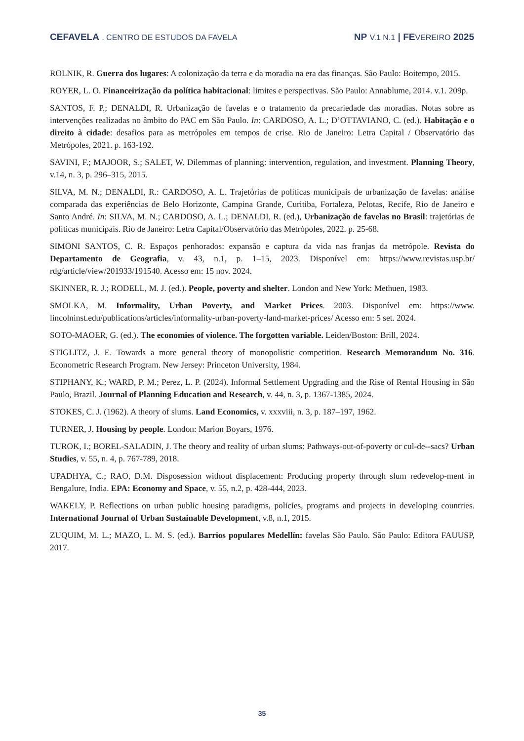CEFAVELA . CENTRO DE ESTUDOS DA FAVELA
NP V.1 N.1 | FE VEREIRO 2025
ROLNIK, R. Guerra dos lugares: A colonização da terra e da moradia na era das finanças. São Paulo: Boitempo, 2015.
ROYER, L. O. Financeirização da política habitacional: limites e perspectivas. São Paulo: Annablume, 2014. v.1. 209p.
SANTOS, F. P.; DENALDI, R. Urbanização de favelas e o tratamento da precariedade das moradias. Notas sobre as intervenções realizadas no âmbito do PAC em São Paulo. In: CARDOSO, A. L.; D’OTTAVIANO, C. (ed.). Habitação e o direito à cidade: desafios para as metrópoles em tempos de crise. Rio de Janeiro: Letra Capital / Observatório das Metrópoles, 2021. p. 163-192.
SAVINI, F.; MAJOOR, S.; SALET, W. Dilemmas of planning: intervention, regulation, and investment. Planning Theory, v.14, n. 3, p. 296–315, 2015.
SILVA, M. N.; DENALDI, R.: CARDOSO, A. L. Trajetórias de políticas municipais de urbanização de favelas: análise comparada das experiências de Belo Horizonte, Campina Grande, Curitiba, Fortaleza, Pelotas, Recife, Rio de Janeiro e Santo André. In: SILVA, M. N.; CARDOSO, A. L.; DENALDI, R. (ed.), Urbanização de favelas no Brasil: trajetórias de políticas municipais. Rio de Janeiro: Letra Capital/Observatório das Metrópoles, 2022. p. 25-68.
SIMONI SANTOS, C. R. Espaços penhorados: expansão e captura da vida nas franjas da metrópole. Revista do Departamento de Geografia, v. 43, n.1, p. 1–15, 2023. Disponível em: https://www.revistas.usp.br/ rdg/article/view/201933/191540. Acesso em: 15 nov. 2024.
SKINNER, R. J.; RODELL, M. J. (ed.). People, poverty and shelter. London and New York: Methuen, 1983.
SMOLKA, M. Informality, Urban Poverty, and Market Prices. 2003. Disponível em: https://www. lincolninst.edu/publications/articles/informality-urban-poverty-land-market-prices/ Acesso em: 5 set. 2024.
SOTO-MAOER, G. (ed.). The economies of violence. The forgotten variable. Leiden/Boston: Brill, 2024.
STIGLITZ, J. E. Towards a more general theory of monopolistic competition. Research Memorandum No. 316. Econometric Research Program. New Jersey: Princeton University, 1984.
STIPHANY, K.; WARD, P. M.; Perez, L. P. (2024). Informal Settlement Upgrading and the Rise of Rental Housing in São Paulo, Brazil. Journal of Planning Education and Research, v. 44, n. 3, p. 1367-1385, 2024.
STOKES, C. J. (1962). A theory of slums. Land Economics, v. xxxviii, n. 3, p. 187–197, 1962.
TURNER, J. Housing by people. London: Marion Boyars, 1976.
TUROK, I.; BOREL-SALADIN, J. The theory and reality of urban slums: Pathways-out-of-poverty or cul-de--sacs? Urban Studies, v. 55, n. 4, p. 767-789, 2018.
UPADHYA, C.; RAO, D.M. Disposession without displacement: Producing property through slum redevelop-ment in Bengalure, India. EPA: Economy and Space, v. 55, n.2, p. 428-444, 2023.
WAKELY, P. Reflections on urban public housing paradigms, policies, programs and projects in developing countries. International Journal of Urban Sustainable Development, v.8, n.1, 2015.
ZUQUIM, M. L.; MAZO, L. M. S. (ed.). Barrios populares Medellín: favelas São Paulo. São Paulo: Editora FAUUSP, 2017.
35